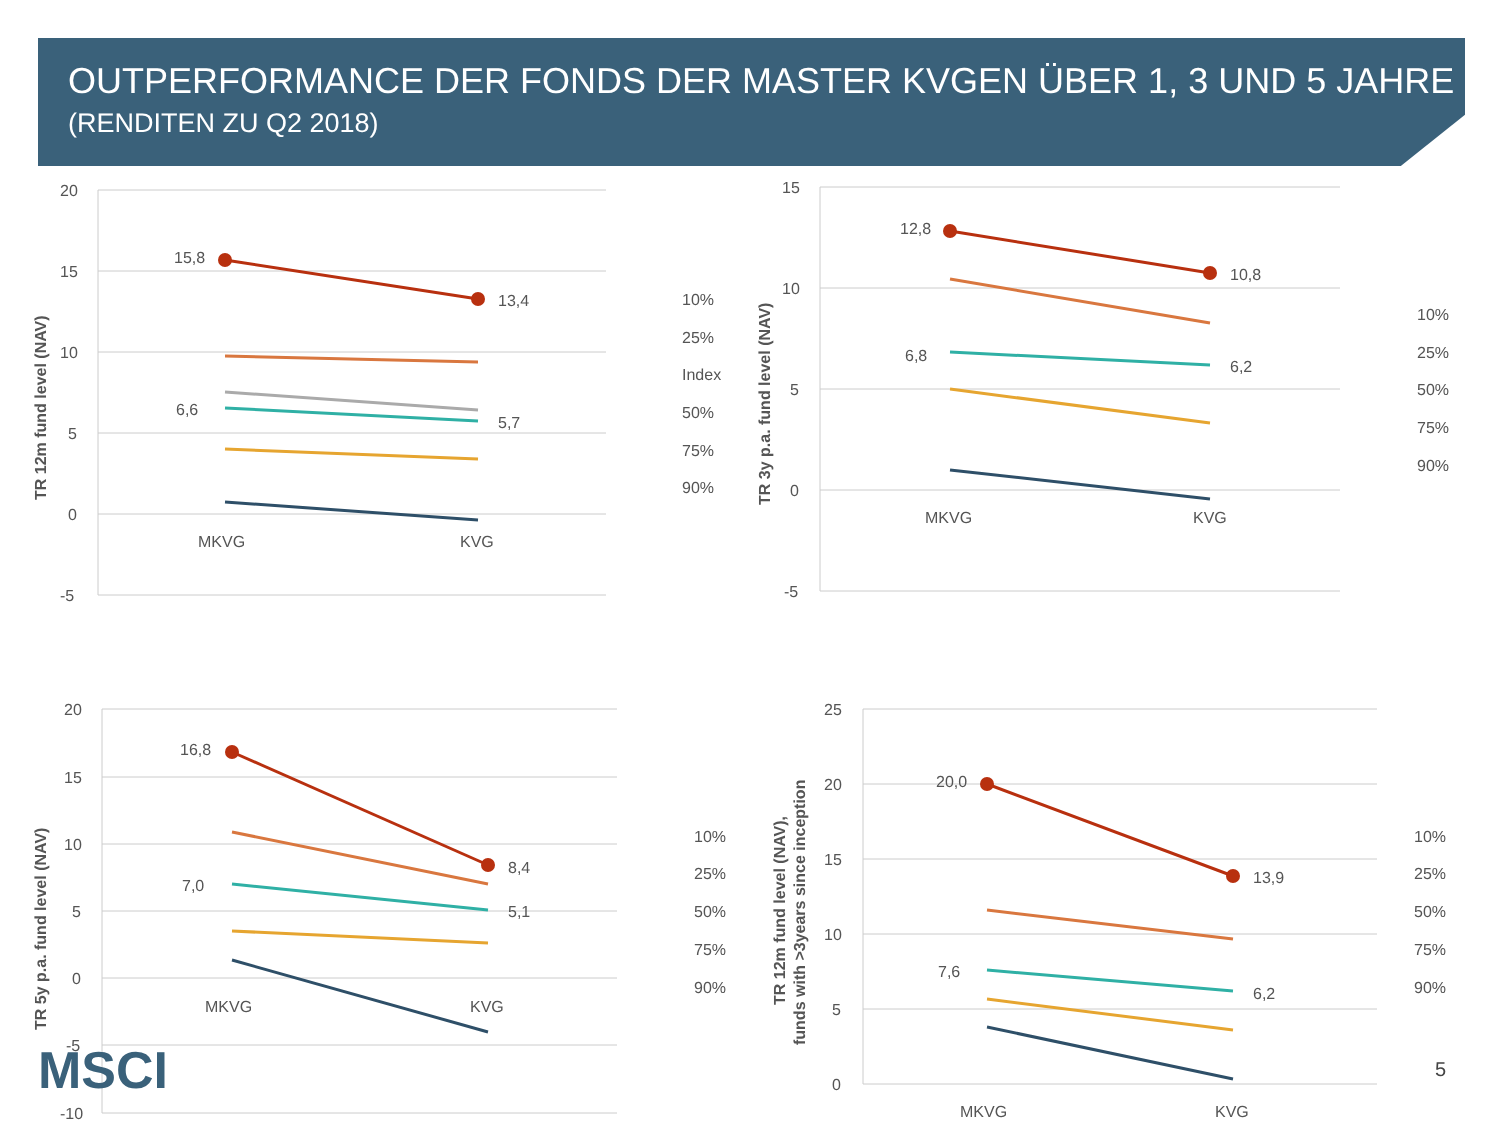OUTPERFORMANCE DER FONDS DER MASTER KVGEN ÜBER 1, 3 UND 5 JAHRE
(RENDITEN ZU Q2 2018)
20
15
10
5
0
-5
MKVG
KVG
TR 12m fund level (NAV)
15,8
13,4
6,6
5,7
10%
25%
Index
50%
75%
90%
15
10
5
0
-5
MKVG
KVG
TR 3y p.a. fund level (NAV)
12,8
10,8
6,8
6,2
10%
25%
50%
75%
90%
20
15
10
5
0
-5
-10
MKVG
KVG
TR 5y p.a. fund level (NAV)
16,8
8,4
7,0
5,1
10%
25%
50%
75%
90%
25
20
15
10
5
0
MKVG
KVG
TR 12m fund level (NAV),
funds with >3years since inception
20,0
13,9
7,6
6,2
10%
25%
50%
75%
90%
MSCI 5